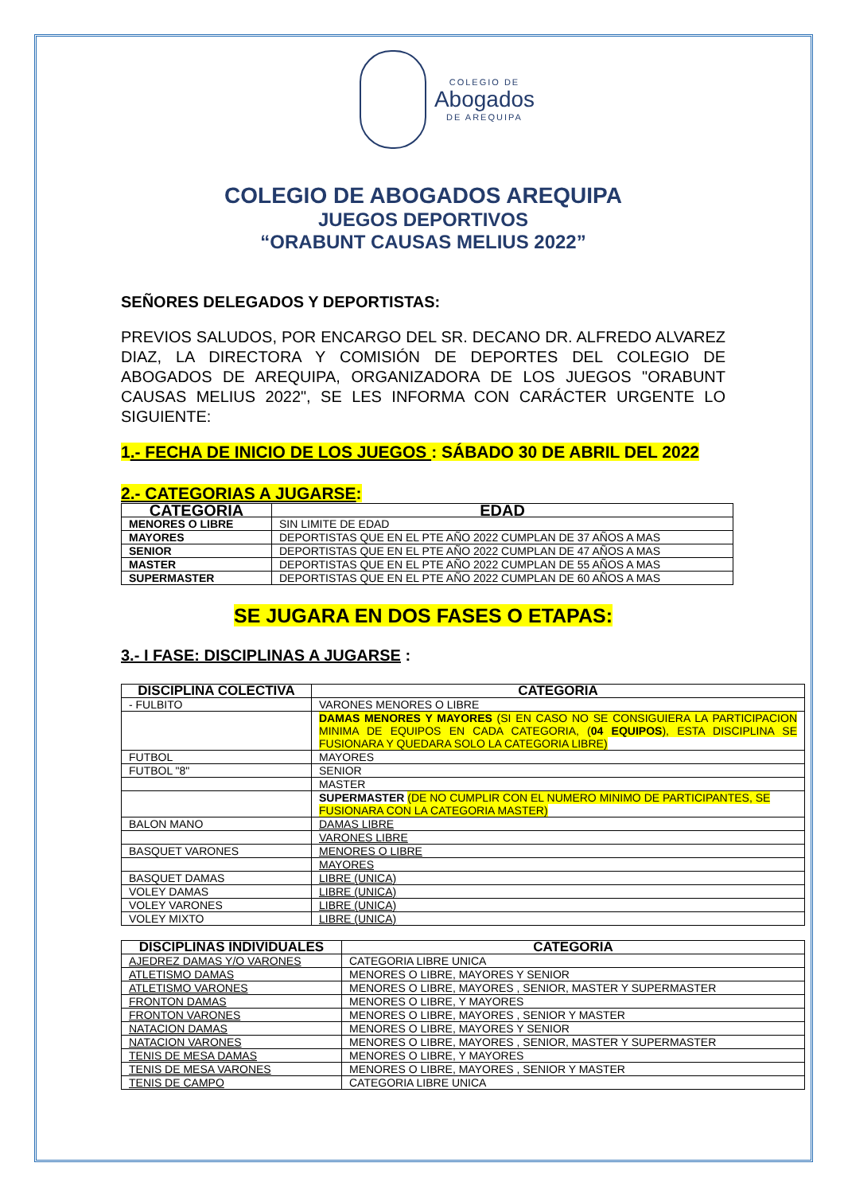COLEGIO DE
Abogados
DE AREQUIPA
COLEGIO DE ABOGADOS AREQUIPA
JUEGOS DEPORTIVOS
“ORABUNT CAUSAS MELIUS 2022”
SEÑORES DELEGADOS Y DEPORTISTAS:
PREVIOS SALUDOS, POR ENCARGO DEL SR. DECANO DR. ALFREDO ALVAREZ DIAZ, LA DIRECTORA Y COMISIÓN DE DEPORTES DEL COLEGIO DE ABOGADOS DE AREQUIPA, ORGANIZADORA DE LOS JUEGOS "ORABUNT CAUSAS MELIUS 2022", SE LES INFORMA CON CARÁCTER URGENTE LO SIGUIENTE:
1.- FECHA DE INICIO DE LOS JUEGOS : SÁBADO 30 DE ABRIL DEL 2022
2.- CATEGORIAS A JUGARSE:
| CATEGORIA | EDAD |
| --- | --- |
| MENORES O LIBRE | SIN LIMITE DE EDAD |
| MAYORES | DEPORTISTAS QUE EN EL PTE AÑO 2022 CUMPLAN DE 37 AÑOS A MAS |
| SENIOR | DEPORTISTAS QUE EN EL PTE AÑO 2022 CUMPLAN DE 47 AÑOS A MAS |
| MASTER | DEPORTISTAS QUE EN EL PTE AÑO 2022 CUMPLAN DE 55 AÑOS A MAS |
| SUPERMASTER | DEPORTISTAS QUE EN EL PTE AÑO 2022 CUMPLAN DE 60 AÑOS A MAS |
SE JUGARA EN DOS FASES O ETAPAS:
3.- I FASE: DISCIPLINAS A JUGARSE :
| DISCIPLINA COLECTIVA | CATEGORIA |
| --- | --- |
| - FULBITO | VARONES MENORES O LIBRE |
| | DAMAS MENORES Y MAYORES (SI EN CASO NO SE CONSIGUIERA LA PARTICIPACION MINIMA DE EQUIPOS EN CADA CATEGORIA, ( 04 EQUIPOS ), ESTA DISCIPLINA SE FUSIONARA Y QUEDARA SOLO LA CATEGORIA LIBRE) |
| FUTBOL | MAYORES |
| FUTBOL "8" | SENIOR |
| | MASTER |
| | SUPERMASTER (DE NO CUMPLIR CON EL NUMERO MINIMO DE PARTICIPANTES, SE FUSIONARA CON LA CATEGORIA MASTER) |
| BALON MANO | DAMAS LIBRE |
| | VARONES LIBRE |
| BASQUET VARONES | MENORES O LIBRE |
| | MAYORES |
| BASQUET DAMAS | LIBRE (UNICA) |
| VOLEY DAMAS | LIBRE (UNICA) |
| VOLEY VARONES | LIBRE (UNICA) |
| VOLEY MIXTO | LIBRE (UNICA) |
| DISCIPLINAS INDIVIDUALES | CATEGORIA |
| --- | --- |
| AJEDREZ DAMAS Y/O VARONES | CATEGORIA LIBRE UNICA |
| ATLETISMO DAMAS | MENORES O LIBRE, MAYORES Y SENIOR |
| ATLETISMO VARONES | MENORES O LIBRE, MAYORES , SENIOR, MASTER Y SUPERMASTER |
| FRONTON DAMAS | MENORES O LIBRE, Y MAYORES |
| FRONTON VARONES | MENORES O LIBRE, MAYORES , SENIOR Y MASTER |
| NATACION DAMAS | MENORES O LIBRE, MAYORES Y SENIOR |
| NATACION VARONES | MENORES O LIBRE, MAYORES , SENIOR, MASTER Y SUPERMASTER |
| TENIS DE MESA DAMAS | MENORES O LIBRE, Y MAYORES |
| TENIS DE MESA VARONES | MENORES O LIBRE, MAYORES , SENIOR Y MASTER |
| TENIS DE CAMPO | CATEGORIA LIBRE UNICA |